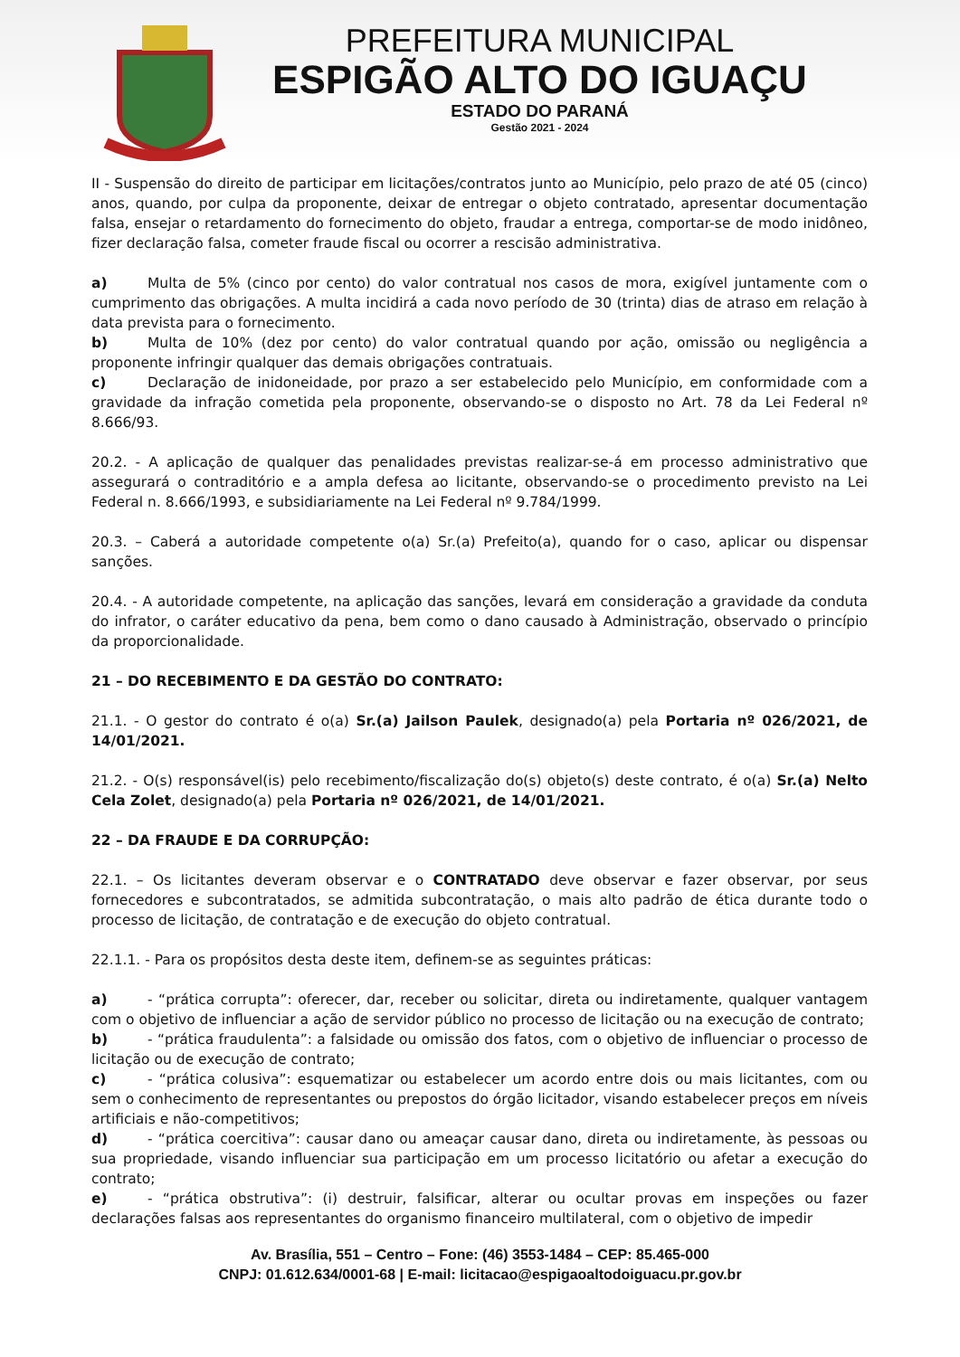PREFEITURA MUNICIPAL
ESPIGÃO ALTO DO IGUAÇU
ESTADO DO PARANÁ
Gestão 2021 - 2024
II - Suspensão do direito de participar em licitações/contratos junto ao Município, pelo prazo de até 05 (cinco) anos, quando, por culpa da proponente, deixar de entregar o objeto contratado, apresentar documentação falsa, ensejar o retardamento do fornecimento do objeto, fraudar a entrega, comportar-se de modo inidôneo, fizer declaração falsa, cometer fraude fiscal ou ocorrer a rescisão administrativa.
a) Multa de 5% (cinco por cento) do valor contratual nos casos de mora, exigível juntamente com o cumprimento das obrigações. A multa incidirá a cada novo período de 30 (trinta) dias de atraso em relação à data prevista para o fornecimento.
b) Multa de 10% (dez por cento) do valor contratual quando por ação, omissão ou negligência a proponente infringir qualquer das demais obrigações contratuais.
c) Declaração de inidoneidade, por prazo a ser estabelecido pelo Município, em conformidade com a gravidade da infração cometida pela proponente, observando-se o disposto no Art. 78 da Lei Federal nº 8.666/93.
20.2. - A aplicação de qualquer das penalidades previstas realizar-se-á em processo administrativo que assegurará o contraditório e a ampla defesa ao licitante, observando-se o procedimento previsto na Lei Federal n. 8.666/1993, e subsidiariamente na Lei Federal nº 9.784/1999.
20.3. – Caberá a autoridade competente o(a) Sr.(a) Prefeito(a), quando for o caso, aplicar ou dispensar sanções.
20.4. - A autoridade competente, na aplicação das sanções, levará em consideração a gravidade da conduta do infrator, o caráter educativo da pena, bem como o dano causado à Administração, observado o princípio da proporcionalidade.
21 – DO RECEBIMENTO E DA GESTÃO DO CONTRATO:
21.1. - O gestor do contrato é o(a) Sr.(a) Jailson Paulek, designado(a) pela Portaria nº 026/2021, de 14/01/2021.
21.2. - O(s) responsável(is) pelo recebimento/fiscalização do(s) objeto(s) deste contrato, é o(a) Sr.(a) Nelto Cela Zolet, designado(a) pela Portaria nº 026/2021, de 14/01/2021.
22 – DA FRAUDE E DA CORRUPÇÃO:
22.1. – Os licitantes deveram observar e o CONTRATADO deve observar e fazer observar, por seus fornecedores e subcontratados, se admitida subcontratação, o mais alto padrão de ética durante todo o processo de licitação, de contratação e de execução do objeto contratual.
22.1.1. - Para os propósitos desta deste item, definem-se as seguintes práticas:
a) - “prática corrupta”: oferecer, dar, receber ou solicitar, direta ou indiretamente, qualquer vantagem com o objetivo de influenciar a ação de servidor público no processo de licitação ou na execução de contrato;
b) - “prática fraudulenta”: a falsidade ou omissão dos fatos, com o objetivo de influenciar o processo de licitação ou de execução de contrato;
c) - “prática colusiva”: esquematizar ou estabelecer um acordo entre dois ou mais licitantes, com ou sem o conhecimento de representantes ou prepostos do órgão licitador, visando estabelecer preços em níveis artificiais e não-competitivos;
d) - “prática coercitiva”: causar dano ou ameaçar causar dano, direta ou indiretamente, às pessoas ou sua propriedade, visando influenciar sua participação em um processo licitatório ou afetar a execução do contrato;
e) - “prática obstrutiva”: (i) destruir, falsificar, alterar ou ocultar provas em inspeções ou fazer declarações falsas aos representantes do organismo financeiro multilateral, com o objetivo de impedir
Av. Brasília, 551 – Centro – Fone: (46) 3553-1484 – CEP: 85.465-000
CNPJ: 01.612.634/0001-68 | E-mail: licitacao@espigaoaltodoiguacu.pr.gov.br